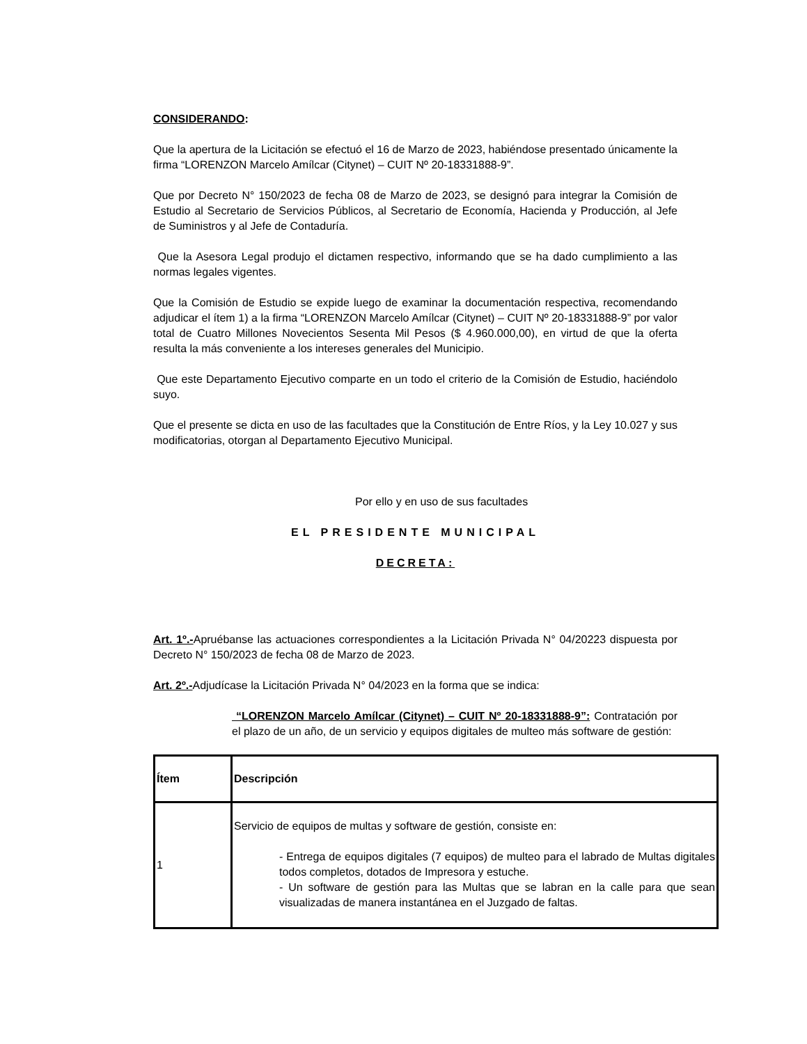CONSIDERANDO:
Que la apertura de la Licitación se efectuó el 16 de Marzo de 2023, habiéndose presentado únicamente la firma “LORENZON Marcelo Amílcar (Citynet) – CUIT Nº 20-18331888-9”.
Que por Decreto N° 150/2023 de fecha 08 de Marzo de 2023, se designó para integrar la Comisión de Estudio al Secretario de Servicios Públicos, al Secretario de Economía, Hacienda y Producción, al Jefe de Suministros y al Jefe de Contaduría.
Que la Asesora Legal produjo el dictamen respectivo, informando que se ha dado cumplimiento a las normas legales vigentes.
Que la Comisión de Estudio se expide luego de examinar la documentación respectiva, recomendando adjudicar el ítem 1) a la firma “LORENZON Marcelo Amílcar (Citynet) – CUIT Nº 20-18331888-9” por valor total de Cuatro Millones Novecientos Sesenta Mil Pesos ($ 4.960.000,00), en virtud de que la oferta resulta la más conveniente a los intereses generales del Municipio.
Que este Departamento Ejecutivo comparte en un todo el criterio de la Comisión de Estudio, haciéndolo suyo.
Que el presente se dicta en uso de las facultades que la Constitución de Entre Ríos, y la Ley 10.027 y sus modificatorias, otorgan al Departamento Ejecutivo Municipal.
Por ello y en uso de sus facultades
EL PRESIDENTE MUNICIPAL
DECRETA:
Art. 1º.-Apruébanse las actuaciones correspondientes a la Licitación Privada N° 04/20223 dispuesta por Decreto N° 150/2023 de fecha 08 de Marzo de 2023.
Art. 2º.-Adjudícase la Licitación Privada N° 04/2023 en la forma que se indica:
“LORENZON Marcelo Amílcar (Citynet) – CUIT Nº 20-18331888-9”: Contratación por el plazo de un año, de un servicio y equipos digitales de multeo más software de gestión:
| Ítem | Descripción |
| --- | --- |
| 1 | Servicio de equipos de multas y software de gestión, consiste en: - Entrega de equipos digitales (7 equipos) de multeo para el labrado de Multas digitales todos completos, dotados de Impresora y estuche. - Un software de gestión para las Multas que se labran en la calle para que sean visualizadas de manera instantánea en el Juzgado de faltas. |